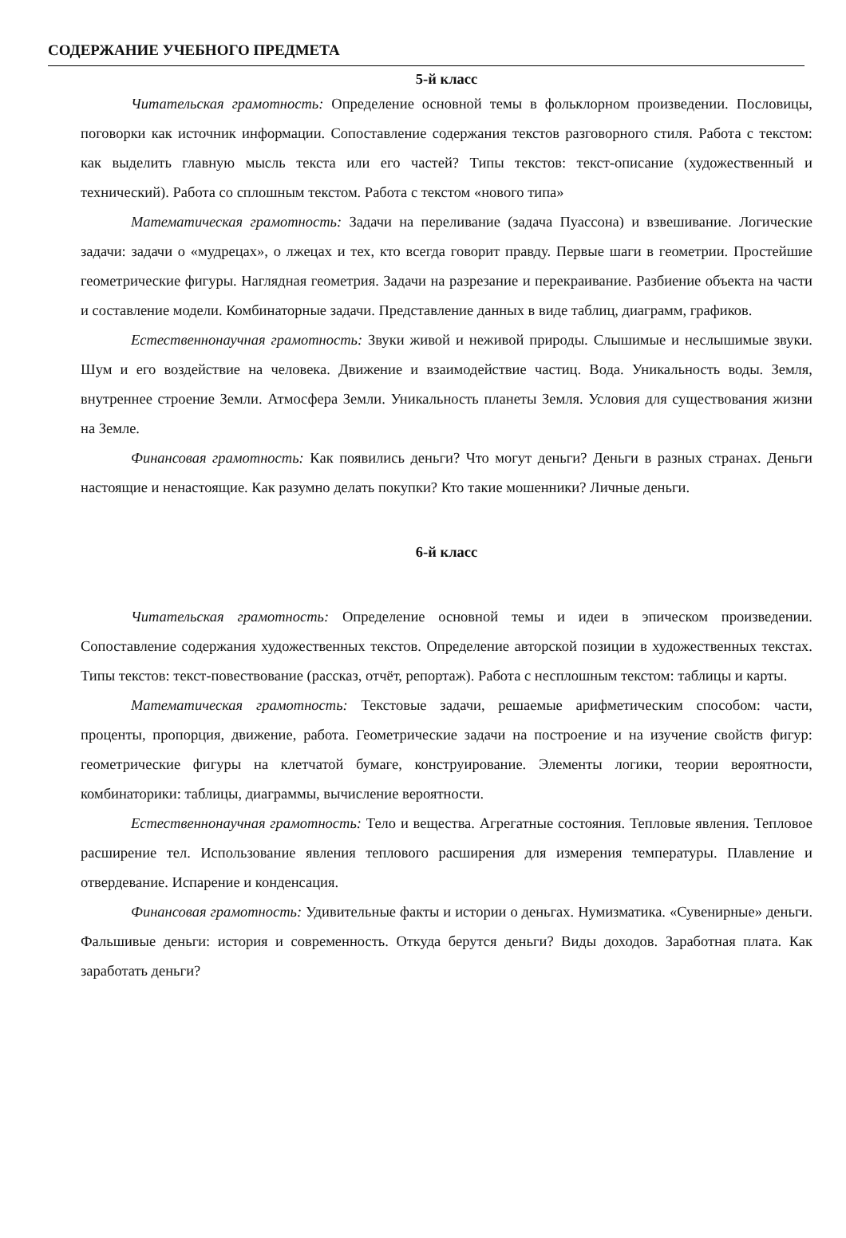СОДЕРЖАНИЕ УЧЕБНОГО ПРЕДМЕТА
5-й класс
Читательская грамотность: Определение основной темы в фольклорном произведении. Пословицы, поговорки как источник информации. Сопоставление содержания текстов разговорного стиля. Работа с текстом: как выделить главную мысль текста или его частей? Типы текстов: текст-описание (художественный и технический). Работа со сплошным текстом. Работа с текстом «нового типа»
Математическая грамотность: Задачи на переливание (задача Пуассона) и взвешивание. Логические задачи: задачи о «мудрецах», о лжецах и тех, кто всегда говорит правду. Первые шаги в геометрии. Простейшие геометрические фигуры. Наглядная геометрия. Задачи на разрезание и перекраивание. Разбиение объекта на части и составление модели. Комбинаторные задачи. Представление данных в виде таблиц, диаграмм, графиков.
Естественнонаучная грамотность: Звуки живой и неживой природы. Слышимые и неслышимые звуки. Шум и его воздействие на человека. Движение и взаимодействие частиц. Вода. Уникальность воды. Земля, внутреннее строение Земли. Атмосфера Земли. Уникальность планеты Земля. Условия для существования жизни на Земле.
Финансовая грамотность: Как появились деньги? Что могут деньги? Деньги в разных странах. Деньги настоящие и ненастоящие. Как разумно делать покупки? Кто такие мошенники? Личные деньги.
6-й класс
Читательская грамотность: Определение основной темы и идеи в эпическом произведении. Сопоставление содержания художественных текстов. Определение авторской позиции в художественных текстах. Типы текстов: текст-повествование (рассказ, отчёт, репортаж). Работа с несплошным текстом: таблицы и карты.
Математическая грамотность: Текстовые задачи, решаемые арифметическим способом: части, проценты, пропорция, движение, работа. Геометрические задачи на построение и на изучение свойств фигур: геометрические фигуры на клетчатой бумаге, конструирование. Элементы логики, теории вероятности, комбинаторики: таблицы, диаграммы, вычисление вероятности.
Естественнонаучная грамотность: Тело и вещества. Агрегатные состояния. Тепловые явления. Тепловое расширение тел. Использование явления теплового расширения для измерения температуры. Плавление и отвердевание. Испарение и конденсация.
Финансовая грамотность: Удивительные факты и истории о деньгах. Нумизматика. «Сувенирные» деньги. Фальшивые деньги: история и современность. Откуда берутся деньги? Виды доходов. Заработная плата. Как заработать деньги?